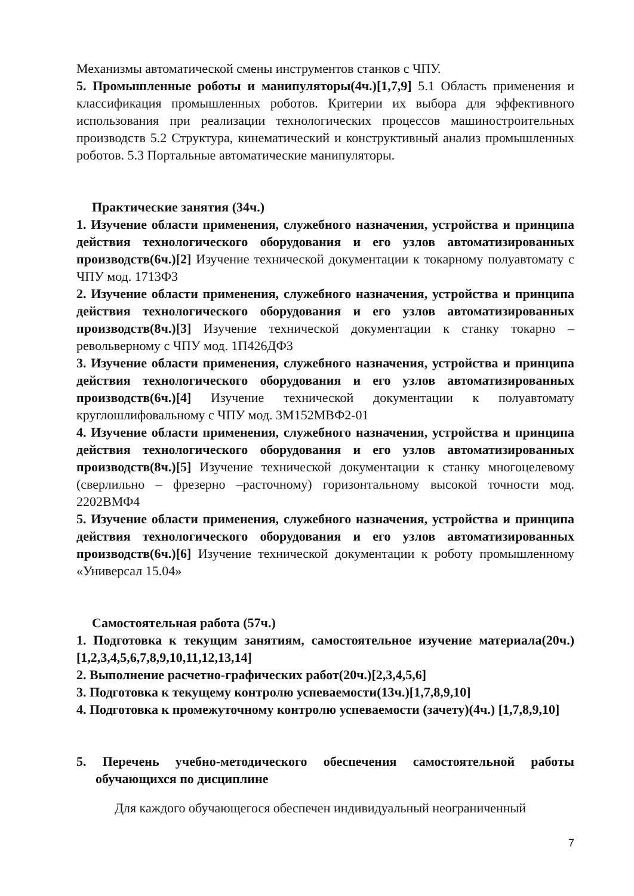Механизмы автоматической смены инструментов станков с ЧПУ.
5. Промышленные роботы и манипуляторы(4ч.)[1,7,9] 5.1 Область применения и классификация промышленных роботов. Критерии их выбора для эффективного использования при реализации технологических процессов машиностроительных производств 5.2 Структура, кинематический и конструктивный анализ промышленных роботов. 5.3 Портальные автоматические манипуляторы.
Практические занятия (34ч.)
1. Изучение области применения, служебного назначения, устройства и принципа действия технологического оборудования и его узлов автоматизированных производств(6ч.)[2] Изучение технической документации к токарному полуавтомату с ЧПУ мод. 1713Ф3
2. Изучение области применения, служебного назначения, устройства и принципа действия технологического оборудования и его узлов автоматизированных производств(8ч.)[3] Изучение технической документации к станку токарно – револьверному с ЧПУ мод. 1П426ДФ3
3. Изучение области применения, служебного назначения, устройства и принципа действия технологического оборудования и его узлов автоматизированных производств(6ч.)[4] Изучение технической документации к полуавтомату круглошлифовальному с ЧПУ мод. 3М152МВФ2-01
4. Изучение области применения, служебного назначения, устройства и принципа действия технологического оборудования и его узлов автоматизированных производств(8ч.)[5] Изучение технической документации к станку многоцелевому (сверлильно – фрезерно –расточному) горизонтальному высокой точности мод. 2202ВМФ4
5. Изучение области применения, служебного назначения, устройства и принципа действия технологического оборудования и его узлов автоматизированных производств(6ч.)[6] Изучение технической документации к роботу промышленному «Универсал 15.04»
Самостоятельная работа (57ч.)
1. Подготовка к текущим занятиям, самостоятельное изучение материала(20ч.)[1,2,3,4,5,6,7,8,9,10,11,12,13,14]
2. Выполнение расчетно-графических работ(20ч.)[2,3,4,5,6]
3. Подготовка к текущему контролю успеваемости(13ч.)[1,7,8,9,10]
4. Подготовка к промежуточному контролю успеваемости (зачету)(4ч.) [1,7,8,9,10]
5. Перечень учебно-методического обеспечения самостоятельной работы обучающихся по дисциплине
Для каждого обучающегося обеспечен индивидуальный неограниченный
7